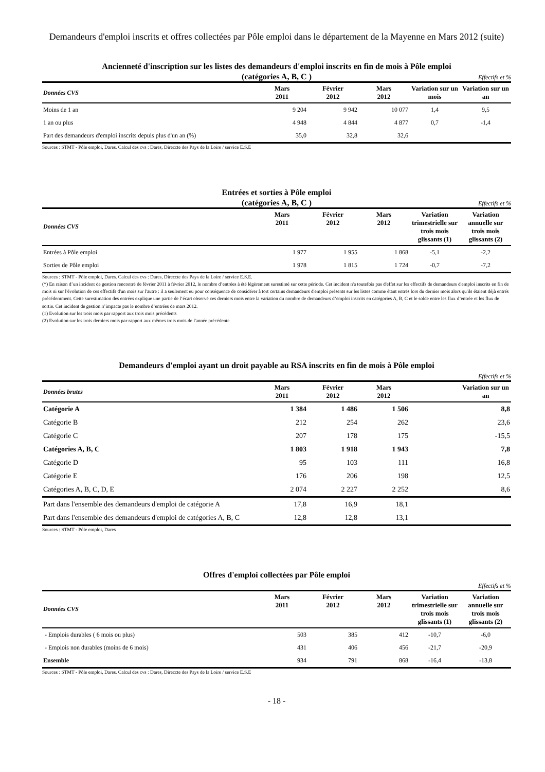Demandeurs d'emploi inscrits et offres collectées par Pôle emploi dans le département de la Mayenne en Mars 2012 (suite)
Ancienneté d'inscription sur les listes des demandeurs d'emploi inscrits en fin de mois à Pôle emploi
(catégories A, B, C )
Effectifs et %
| Données CVS | Mars 2011 | Février 2012 | Mars 2012 | Variation sur un mois | Variation sur un an |
| --- | --- | --- | --- | --- | --- |
| Moins de 1 an | 9 204 | 9 942 | 10 077 | 1,4 | 9,5 |
| 1 an ou plus | 4 948 | 4 844 | 4 877 | 0,7 | -1,4 |
| Part des demandeurs d'emploi inscrits depuis plus d'un an (%) | 35,0 | 32,8 | 32,6 | | |
Sources : STMT - Pôle emploi, Dares. Calcul des cvs : Dares, Direccte des Pays de la Loire / service E.S.E
Entrées et sorties à Pôle emploi
(catégories A, B, C )
Effectifs et %
| Données CVS | Mars 2011 | Février 2012 | Mars 2012 | Variation trimestrielle sur trois mois glissants (1) | Variation annuelle sur trois mois glissants (2) |
| --- | --- | --- | --- | --- | --- |
| Entrées à Pôle emploi | 1 977 | 1 955 | 1 868 | -5,1 | -2,2 |
| Sorties de Pôle emploi | 1 978 | 1 815 | 1 724 | -0,7 | -7,2 |
Sources : STMT - Pôle emploi, Dares. Calcul des cvs : Dares, Direccte des Pays de la Loire / service E.S.E.
(*) En raison d’un incident de gestion rencontré de février 2011 à février 2012, le nombre d’entrées à été légèrement surestimé sur cette période. Cet incident n'a toutefois pas d'effet sur les effectifs de demandeurs d'emploi inscrits en fin de mois ni sur l'évolution de ces effectifs d'un mois sur l'autre : il a seulement eu pour conséquence de considérer à tort certains demandeurs d'emploi présents sur les listes comme étant entrés lors du dernier mois alors qu'ils étaient déjà entrés précédemment. Cette surestimation des entrées explique une partie de l’écart observé ces derniers mois entre la variation du nombre de demandeurs d’emploi inscrits en catégories A, B, C et le solde entre les flux d’entrée et les flux de sortie. Cet incident de gestion n’impacte pas le nombre d’entrées de mars 2012.
(1) Evolution sur les trois mois par rapport aux trois mois précédents
(2) Evolution sur les trois derniers mois par rapport aux mêmes trois mois de l'année précédente
Demandeurs d'emploi ayant un droit payable au RSA inscrits en fin de mois à Pôle emploi
Effectifs et %
| Données brutes | Mars 2011 | Février 2012 | Mars 2012 | | Variation sur un an |
| --- | --- | --- | --- | --- | --- |
| Catégorie A | 1 384 | 1 486 | 1 506 | | 8,8 |
| Catégorie B | 212 | 254 | 262 | | 23,6 |
| Catégorie C | 207 | 178 | 175 | | -15,5 |
| Catégories A, B, C | 1 803 | 1 918 | 1 943 | | 7,8 |
| Catégorie D | 95 | 103 | 111 | | 16,8 |
| Catégorie E | 176 | 206 | 198 | | 12,5 |
| Catégories A, B, C, D, E | 2 074 | 2 227 | 2 252 | | 8,6 |
| Part dans l'ensemble des demandeurs d'emploi de catégorie A | 17,8 | 16,9 | 18,1 | | |
| Part dans l'ensemble des demandeurs d'emploi de catégories A, B, C | 12,8 | 12,8 | 13,1 | | |
Sources : STMT - Pôle emploi, Dares
Offres d'emploi collectées par Pôle emploi
Effectifs et %
| Données CVS | Mars 2011 | Février 2012 | Mars 2012 | Variation trimestrielle sur trois mois glissants (1) | Variation annuelle sur trois mois glissants (2) |
| --- | --- | --- | --- | --- | --- |
| - Emplois durables ( 6 mois ou plus) | 503 | 385 | 412 | -10,7 | -6,0 |
| - Emplois non durables (moins de 6 mois) | 431 | 406 | 456 | -21,7 | -20,9 |
| Ensemble | 934 | 791 | 868 | -16,4 | -13,8 |
Sources : STMT - Pôle emploi, Dares. Calcul des cvs : Dares, Direccte des Pays de la Loire / service E.S.E
- 18 -